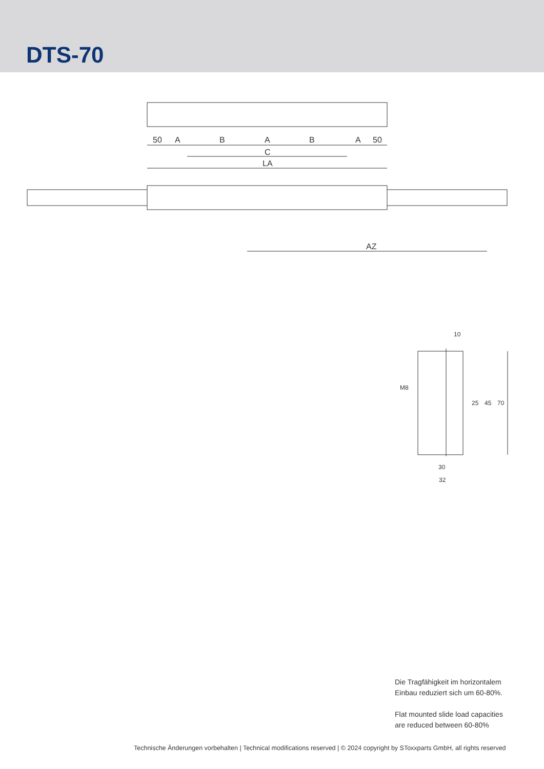DTS-70
50
A
B
A
B
A
50
C
LA
AZ
10
30
32
70
45
25
M8
Die Tragfähigkeit im horizontalem
Einbau reduziert sich um 60-80%.
Flat mounted slide load capacities
are reduced between 60-80%
Technische Änderungen vorbehalten | Technical modifications reserved | © 2024 copyright by SToxxparts GmbH, all rights reserved